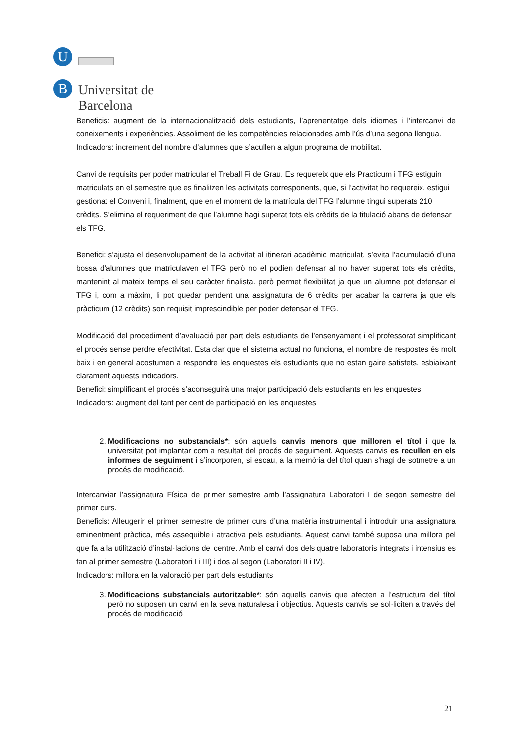U
B Universitat de Barcelona
Beneficis: augment de la internacionalització dels estudiants, l’aprenentatge dels idiomes i l’intercanvi de coneixements i experiències. Assoliment de les competències relacionades amb l’ús d’una segona llengua.
Indicadors: increment del nombre d’alumnes que s’acullen a algun programa de mobilitat.
Canvi de requisits per poder matricular el Treball Fi de Grau. Es requereix que els Practicum i TFG estiguin matriculats en el semestre que es finalitzen les activitats corresponents, que, si l’activitat ho requereix, estigui gestionat el Conveni i, finalment, que en el moment de la matrícula del TFG l’alumne tingui superats 210 crèdits. S’elimina el requeriment de que l’alumne hagi superat tots els crèdits de la titulació abans de defensar els TFG.
Benefici: s’ajusta el desenvolupament de la activitat al itinerari acadèmic matriculat, s’evita l’acumulació d’una bossa d’alumnes que matriculaven el TFG però no el podien defensar al no haver superat tots els crèdits, mantenint al mateix temps el seu caràcter finalista. però permet flexibilitat ja que un alumne pot defensar el TFG i, com a màxim, li pot quedar pendent una assignatura de 6 crèdits per acabar la carrera ja que els pràcticum (12 crèdits) son requisit imprescindible per poder defensar el TFG.
Modificació del procediment d’avaluació per part dels estudiants de l’ensenyament i el professorat simplificant el procés sense perdre efectivitat. Esta clar que el sistema actual no funciona, el nombre de respostes és molt baix i en general acostumen a respondre les enquestes els estudiants que no estan gaire satisfets, esbiaixant clarament aquests indicadors.
Benefici: simplificant el procés s’aconseguirà una major participació dels estudiants en les enquestes
Indicadors: augment del tant per cent de participació en les enquestes
2. Modificacions no substancials*: són aquells canvis menors que milloren el títol i que la universitat pot implantar com a resultat del procés de seguiment. Aquests canvis es recullen en els informes de seguiment i s’incorporen, si escau, a la memòria del títol quan s’hagi de sotmetre a un procés de modificació.
Intercanviar l’assignatura Física de primer semestre amb l’assignatura Laboratori I de segon semestre del primer curs.
Beneficis: Alleugerir el primer semestre de primer curs d’una matèria instrumental i introduir una assignatura eminentment pràctica, més assequible i atractiva pels estudiants. Aquest canvi també suposa una millora pel que fa a la utilització d’instal·lacions del centre. Amb el canvi dos dels quatre laboratoris integrats i intensius es fan al primer semestre (Laboratori I i III) i dos al segon (Laboratori II i IV).
Indicadors: millora en la valoració per part dels estudiants
3. Modificacions substancials autoritzable*: són aquells canvis que afecten a l’estructura del títol però no suposen un canvi en la seva naturalesa i objectius. Aquests canvis se sol·liciten a través del procés de modificació
21